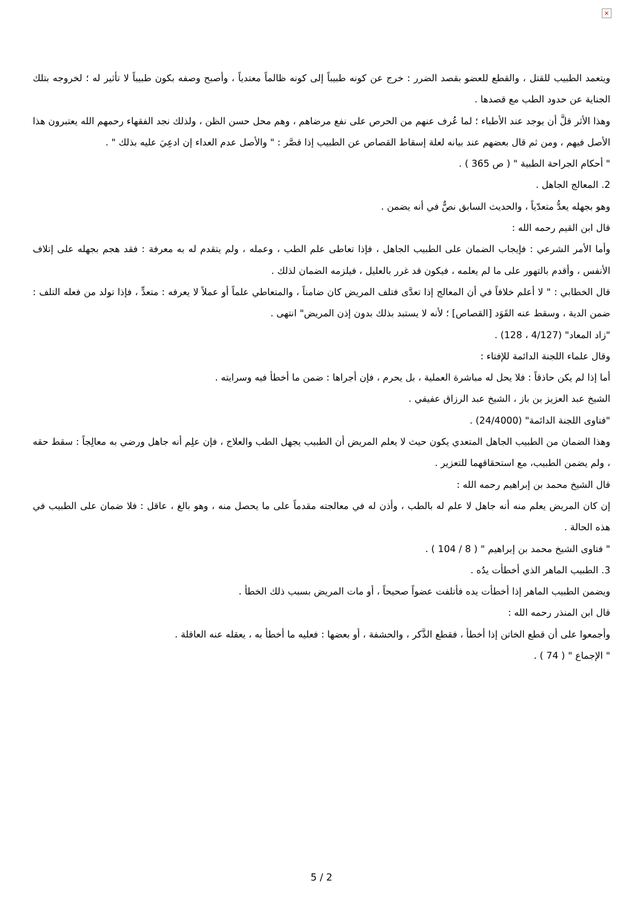×
ويتعمد الطبيب للقتل ، والقطع للعضو بقصد الضرر : خرج عن كونه طبيباً إلى كونه ظالماً معتدياً ، وأصبح وصفه بكون طبيباً لا تأثير له ؛ لخروجه بتلك الجناية عن حدود الطب مع قصدها .
وهذا الأثر قلَّ أن يوجد عند الأطباء ؛ لما عُرف عنهم من الحرص على نفع مرضاهم ، وهم محل حسن الظن ، ولذلك نجد الفقهاء رحمهم الله يعتبرون هذا الأصل فيهم ، ومن ثم قال بعضهم عند بيانه لعلة إسقاط القصاص عن الطبيب إذا قصَّر : " والأصل عدم العداء إن ادعِيَ عليه بذلك " .
" أحكام الجراحة الطبية " ( ص 365 ) .
2. المعالج الجاهل .
وهو بجهله يعدُّ متعدّياً ، والحديث السابق نصٌّ في أنه يضمن .
قال ابن القيم رحمه الله :
وأما الأمر الشرعي : فإيجاب الضمان على الطبيب الجاهل ، فإذا تعاطى علم الطب ، وعمله ، ولم يتقدم له به معرفة : فقد هجم بجهله على إتلاف الأنفس ، وأقدم بالتهور على ما لم يعلمه ، فيكون قد غرر بالعليل ، فيلزمه الضمان لذلك .
قال الخطابي : " لا أعلم خلافاً في أن المعالج إذا تعدَّى فتلف المريض كان ضامناً ، والمتعاطي علماً أو عملاً لا يعرفه : متعدٍّ ، فإذا تولد من فعله التلف : ضمن الدية ، وسقط عنه القَوَد [القصاص] ؛ لأنه لا يستبد بذلك بدون إذن المريض" انتهى .
"زاد المعاد" (4/127 ، 128) .
وقال علماء اللجنة الدائمة للإفتاء :
أما إذا لم يكن حاذقاً : فلا يحل له مباشرة العملية ، بل يحرم ، فإن أجراها : ضمن ما أخطأ فيه وسرايته .
الشيخ عبد العزيز بن باز ، الشيخ عبد الرزاق عفيفي .
"فتاوى اللجنة الدائمة" (24/4000) .
وهذا الضمان من الطبيب الجاهل المتعدي يكون حيث لا يعلم المريض أن الطبيب يجهل الطب والعلاج ، فإن علِم أنه جاهل ورضي به معالِجاً : سقط حقه ، ولم يضمن الطبيب، مع استحقاقهما للتعزير .
قال الشيخ محمد بن إبراهيم رحمه الله :
إن كان المريض يعلم منه أنه جاهل لا علم له بالطب ، وأذن له في معالجته مقدماً على ما يحصل منه ، وهو بالغ ، عاقل : فلا ضمان على الطبيب في هذه الحالة .
" فتاوى الشيخ محمد بن إبراهيم " ( 8 / 104 ) .
3. الطبيب الماهر الذي أخطأت يدُه .
ويضمن الطبيب الماهر إذا أخطأت يده فأتلفت عضواً صحيحاً ، أو مات المريض بسبب ذلك الخطأ .
قال ابن المنذر رحمه الله :
وأجمعوا على أن قطع الخاتن إذا أخطأ ، فقطع الذَّكر ، والحشفة ، أو بعضها : فعليه ما أخطأ به ، يعقله عنه العاقلة .
" الإجماع " ( 74 ) .
5 / 2